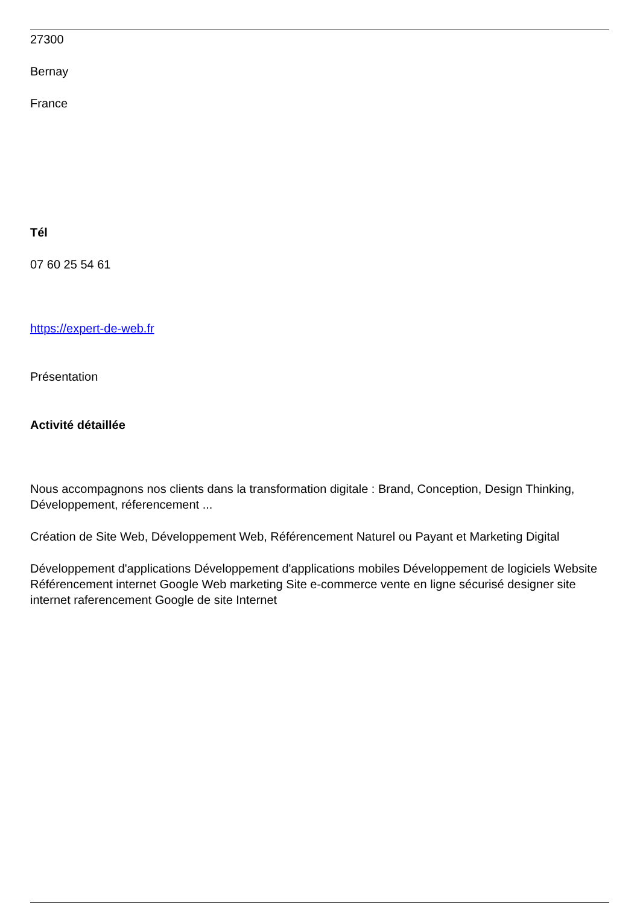27300
Bernay
France
Tél
07 60 25 54 61
https://expert-de-web.fr
Présentation
Activité détaillée
Nous accompagnons nos clients dans la transformation digitale : Brand, Conception, Design Thinking, Développement, réferencement ...
Création de Site Web, Développement Web, Référencement Naturel ou Payant et Marketing Digital
Développement d'applications Développement d'applications mobiles Développement de logiciels Website Référencement internet Google Web marketing Site e-commerce vente en ligne sécurisé designer site internet raferencement Google de site Internet